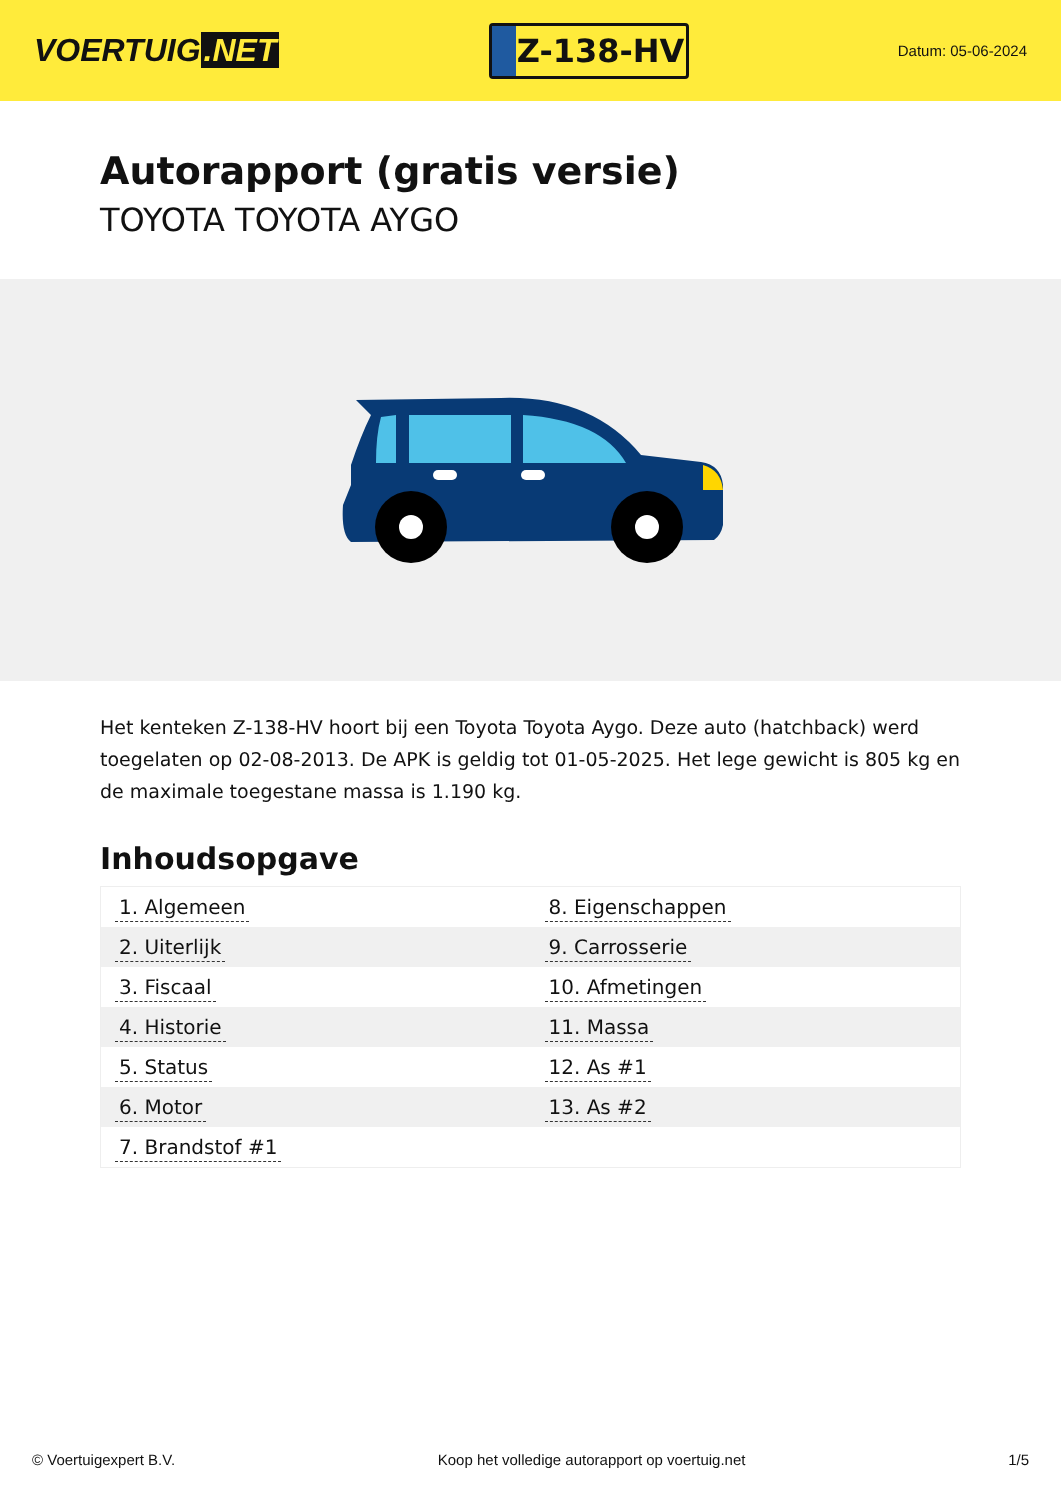VOERTUIG.NET
Z-138-HV
Datum: 05-06-2024
Autorapport (gratis versie)
TOYOTA TOYOTA AYGO
Het kenteken Z-138-HV hoort bij een Toyota Toyota Aygo. Deze auto (hatchback) werd toegelaten op 02-08-2013. De APK is geldig tot 01-05-2025. Het lege gewicht is 805 kg en de maximale toegestane massa is 1.190 kg.
Inhoudsopgave
| 1. Algemeen | 8. Eigenschappen |
| 2. Uiterlijk | 9. Carrosserie |
| 3. Fiscaal | 10. Afmetingen |
| 4. Historie | 11. Massa |
| 5. Status | 12. As #1 |
| 6. Motor | 13. As #2 |
| 7. Brandstof #1 | |
© Voertuigexpert B.V. Koop het volledige autorapport op voertuig.net 1/5